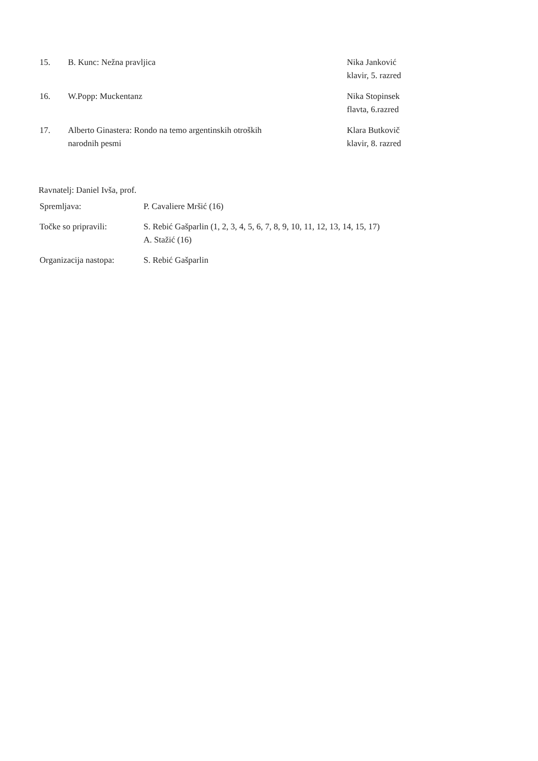| 15. | B. Kunc: Nežna pravljica | Nika Janković klavir, 5. razred |
| 16. | W.Popp: Muckentanz | Nika Stopinsek flavta, 6.razred |
| 17. | Alberto Ginastera: Rondo na temo argentinskih otroških narodnih pesmi | Klara Butkovič klavir, 8. razred |
Ravnatelj: Daniel Ivša, prof.
| Spremljava: | P. Cavaliere Mršić (16) |
| Točke so pripravili: | S. Rebić Gašparlin (1, 2, 3, 4, 5, 6, 7, 8, 9, 10, 11, 12, 13, 14, 15, 17) A. Stažić (16) |
| Organizacija nastopa: | S. Rebić Gašparlin |